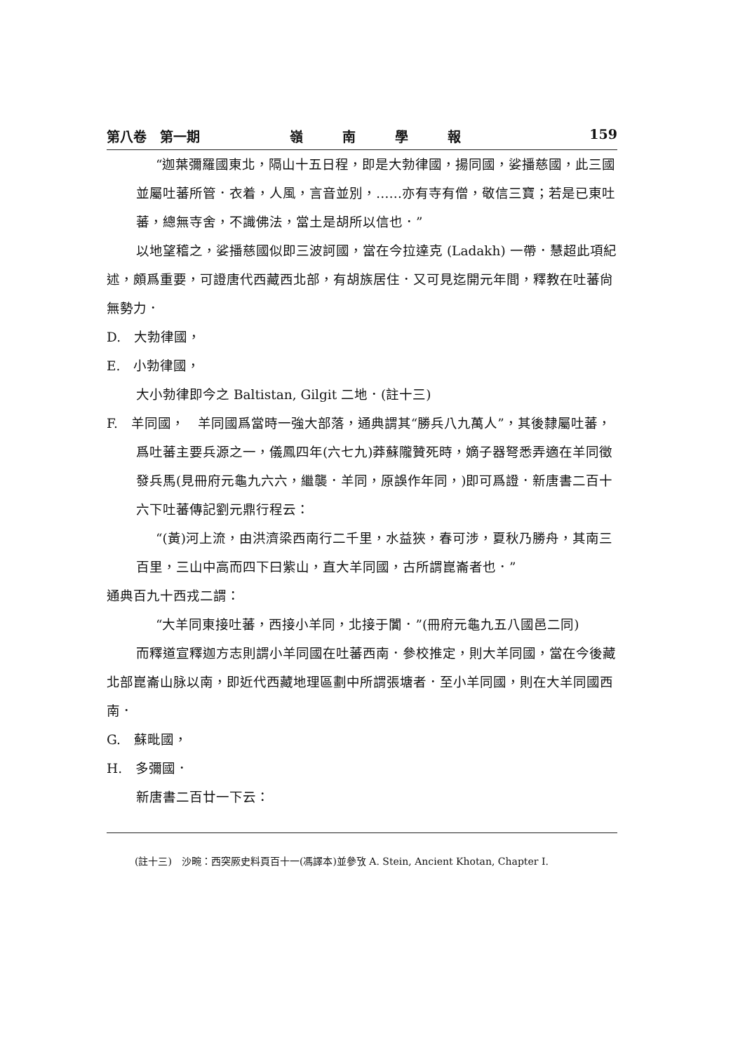第八卷　第一期 嶺南學報 159
“迦葉彌羅國東北，隔山十五日程，即是大勃律國，揚同國，娑播慈國，此三國並屬吐蕃所管．衣着，人風，言音並別，……亦有寺有僧，敬信三寶；若是已東吐蕃，總無寺舍，不識佛法，當土是胡所以信也．”
以地望稽之，娑播慈國似即三波訶國，當在今拉達克 (Ladakh) 一帶．慧超此項紀述，頗爲重要，可證唐代西藏西北部，有胡族居住．又可見迄開元年間，釋教在吐蕃尙無勢力．
D.　大勃律國，
E.　小勃律國，
大小勃律即今之 Baltistan, Gilgit 二地．(註十三)
F.　羊同國，　羊同國爲當時一強大部落，通典謂其“勝兵八九萬人”，其後隸屬吐蕃，爲吐蕃主要兵源之一，儀鳳四年(六七九)莽蘇隴贊死時，嫡子器弩悉弄適在羊同徵發兵馬(見冊府元龜九六六，繼襲．羊同，原誤作年同，)即可爲證．新唐書二百十六下吐蕃傳記劉元鼎行程云：
“(黃)河上流，由洪濟梁西南行二千里，水益狹，春可涉，夏秋乃勝舟，其南三百里，三山中高而四下曰紫山，直大羊同國，古所謂崑崙者也．”
通典百九十西戎二謂：
“大羊同東接吐蕃，西接小羊同，北接于闐．”(冊府元龜九五八國邑二同)
而釋道宣釋迦方志則謂小羊同國在吐蕃西南．參校推定，則大羊同國，當在今後藏北部崑崙山脉以南，即近代西藏地理區劃中所謂張塘者．至小羊同國，則在大羊同國西南．
G.　蘇毗國，
H.　多彌國．
新唐書二百廿一下云：
(註十三)　沙畹：西突厥史料頁百十一(馮譯本)並參攷 A. Stein, Ancient Khotan, Chapter I.